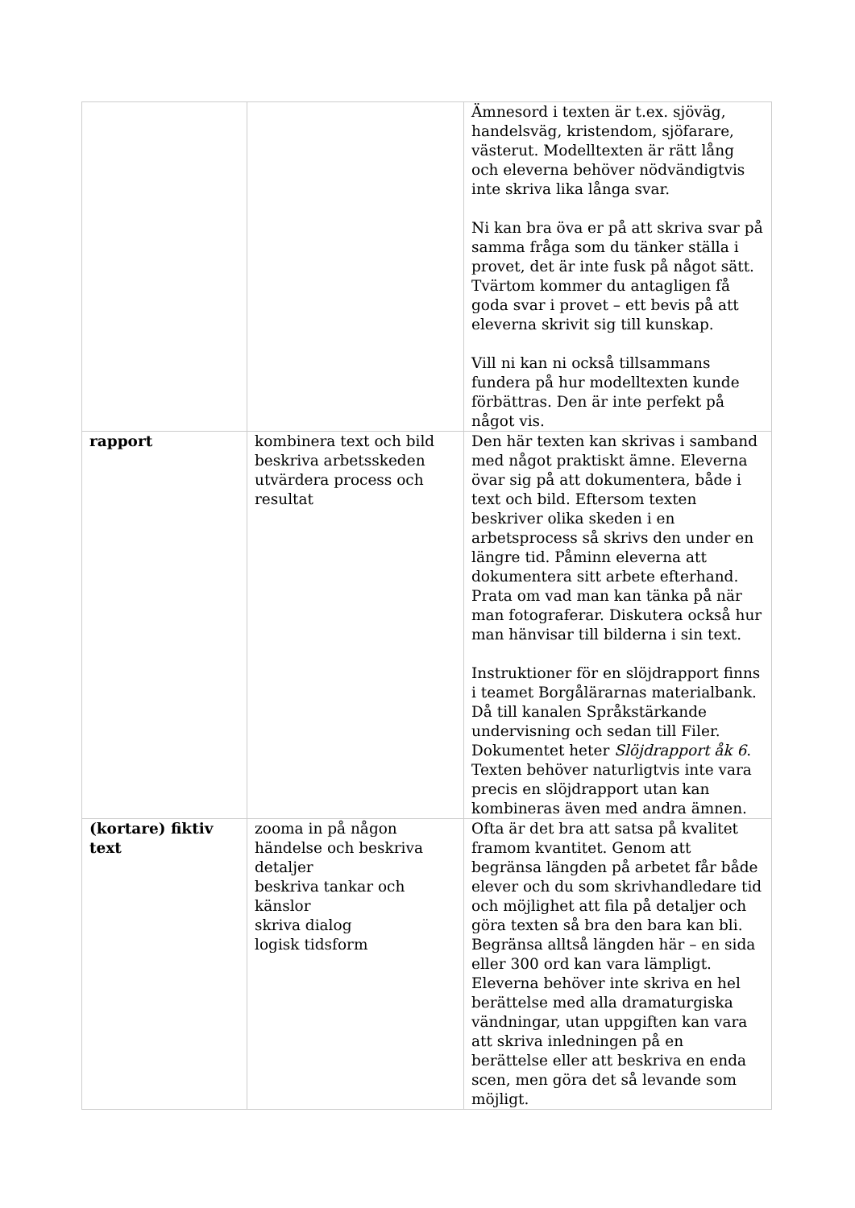| | | Ämnesord i texten är t.ex. sjöväg, handelsväg, kristendom, sjöfarare, västerut. Modelltexten är rätt lång och eleverna behöver nödvändigtvis inte skriva lika långa svar. Ni kan bra öva er på att skriva svar på samma fråga som du tänker ställa i provet, det är inte fusk på något sätt. Tvärtom kommer du antagligen få goda svar i provet – ett bevis på att eleverna skrivit sig till kunskap. Vill ni kan ni också tillsammans fundera på hur modelltexten kunde förbättras. Den är inte perfekt på något vis. |
| rapport | kombinera text och bild beskriva arbetsskeden utvärdera process och resultat | Den här texten kan skrivas i samband med något praktiskt ämne. Eleverna övar sig på att dokumentera, både i text och bild. Eftersom texten beskriver olika skeden i en arbetsprocess så skrivs den under en längre tid. Påminn eleverna att dokumentera sitt arbete efterhand. Prata om vad man kan tänka på när man fotograferar. Diskutera också hur man hänvisar till bilderna i sin text. Instruktioner för en slöjdrapport finns i teamet Borgålärarnas materialbank. Då till kanalen Språkstärkande undervisning och sedan till Filer. Dokumentet heter Slöjdrapport åk 6 . Texten behöver naturligtvis inte vara precis en slöjdrapport utan kan kombineras även med andra ämnen. |
| (kortare) fiktiv text | zooma in på någon händelse och beskriva detaljer beskriva tankar och känslor skriva dialog logisk tidsform | Ofta är det bra att satsa på kvalitet framom kvantitet. Genom att begränsa längden på arbetet får både elever och du som skrivhandledare tid och möjlighet att fila på detaljer och göra texten så bra den bara kan bli. Begränsa alltså längden här – en sida eller 300 ord kan vara lämpligt. Eleverna behöver inte skriva en hel berättelse med alla dramaturgiska vändningar, utan uppgiften kan vara att skriva inledningen på en berättelse eller att beskriva en enda scen, men göra det så levande som möjligt. |